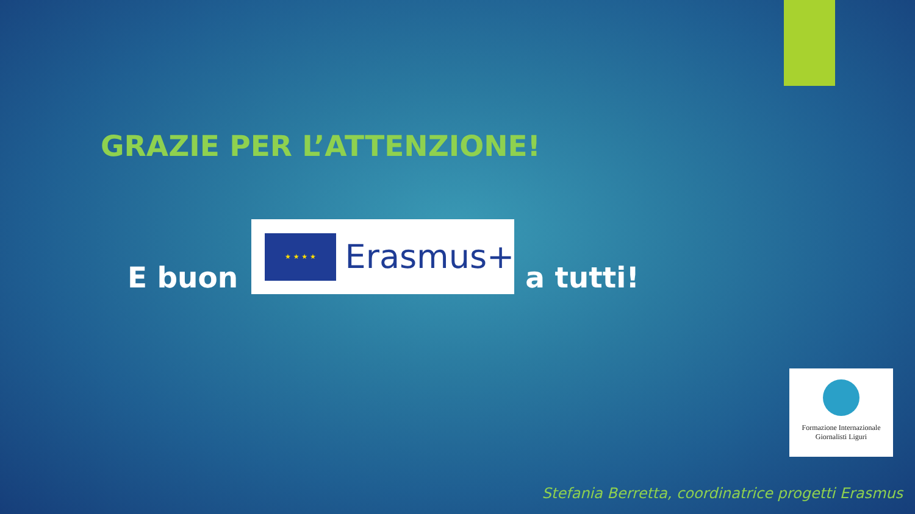GRAZIE PER L’ATTENZIONE!
E buon
★ ★ ★ ★
Erasmus+
a tutti!
Formazione Internazionale
Giornalisti Liguri
Stefania Berretta, coordinatrice progetti Erasmus